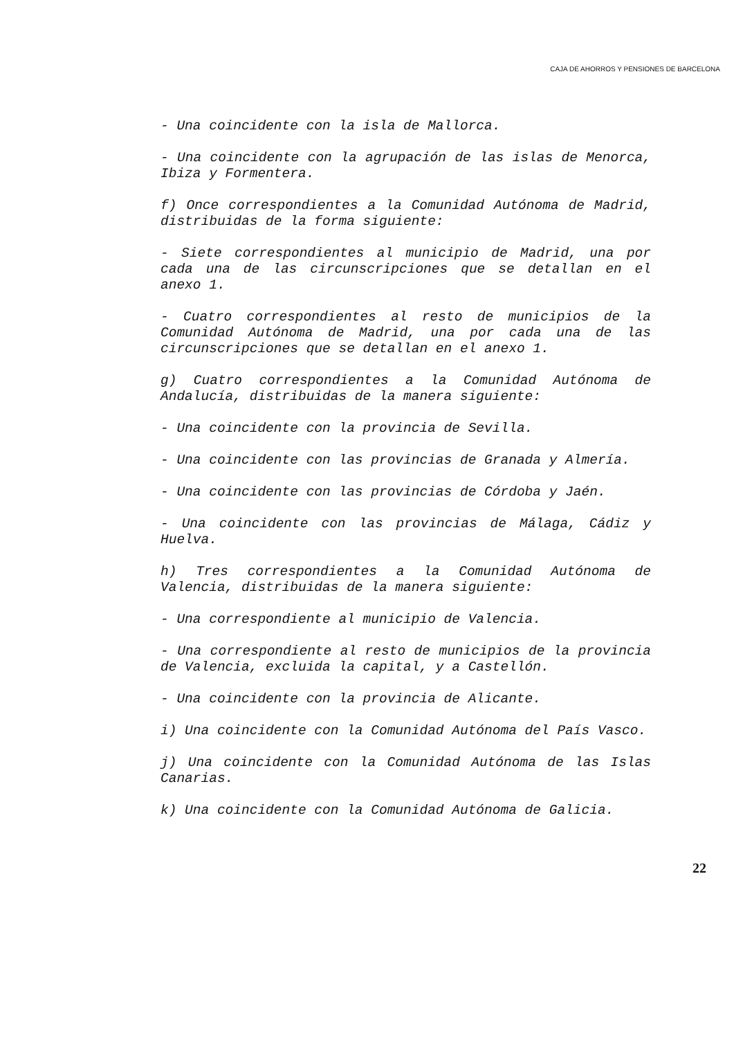CAJA DE AHORROS Y PENSIONES DE BARCELONA
- Una coincidente con la isla de Mallorca.
- Una coincidente con la agrupación de las islas de Menorca, Ibiza y Formentera.
f) Once correspondientes a la Comunidad Autónoma de Madrid, distribuidas de la forma siguiente:
- Siete correspondientes al municipio de Madrid, una por cada una de las circunscripciones que se detallan en el anexo 1.
- Cuatro correspondientes al resto de municipios de la Comunidad Autónoma de Madrid, una por cada una de las circunscripciones que se detallan en el anexo 1.
g) Cuatro correspondientes a la Comunidad Autónoma de Andalucía, distribuidas de la manera siguiente:
- Una coincidente con la provincia de Sevilla.
- Una coincidente con las provincias de Granada y Almería.
- Una coincidente con las provincias de Córdoba y Jaén.
- Una coincidente con las provincias de Málaga, Cádiz y Huelva.
h) Tres correspondientes a la Comunidad Autónoma de Valencia, distribuidas de la manera siguiente:
- Una correspondiente al municipio de Valencia.
- Una correspondiente al resto de municipios de la provincia de Valencia, excluida la capital, y a Castellón.
- Una coincidente con la provincia de Alicante.
i) Una coincidente con la Comunidad Autónoma del País Vasco.
j) Una coincidente con la Comunidad Autónoma de las Islas Canarias.
k) Una coincidente con la Comunidad Autónoma de Galicia.
22